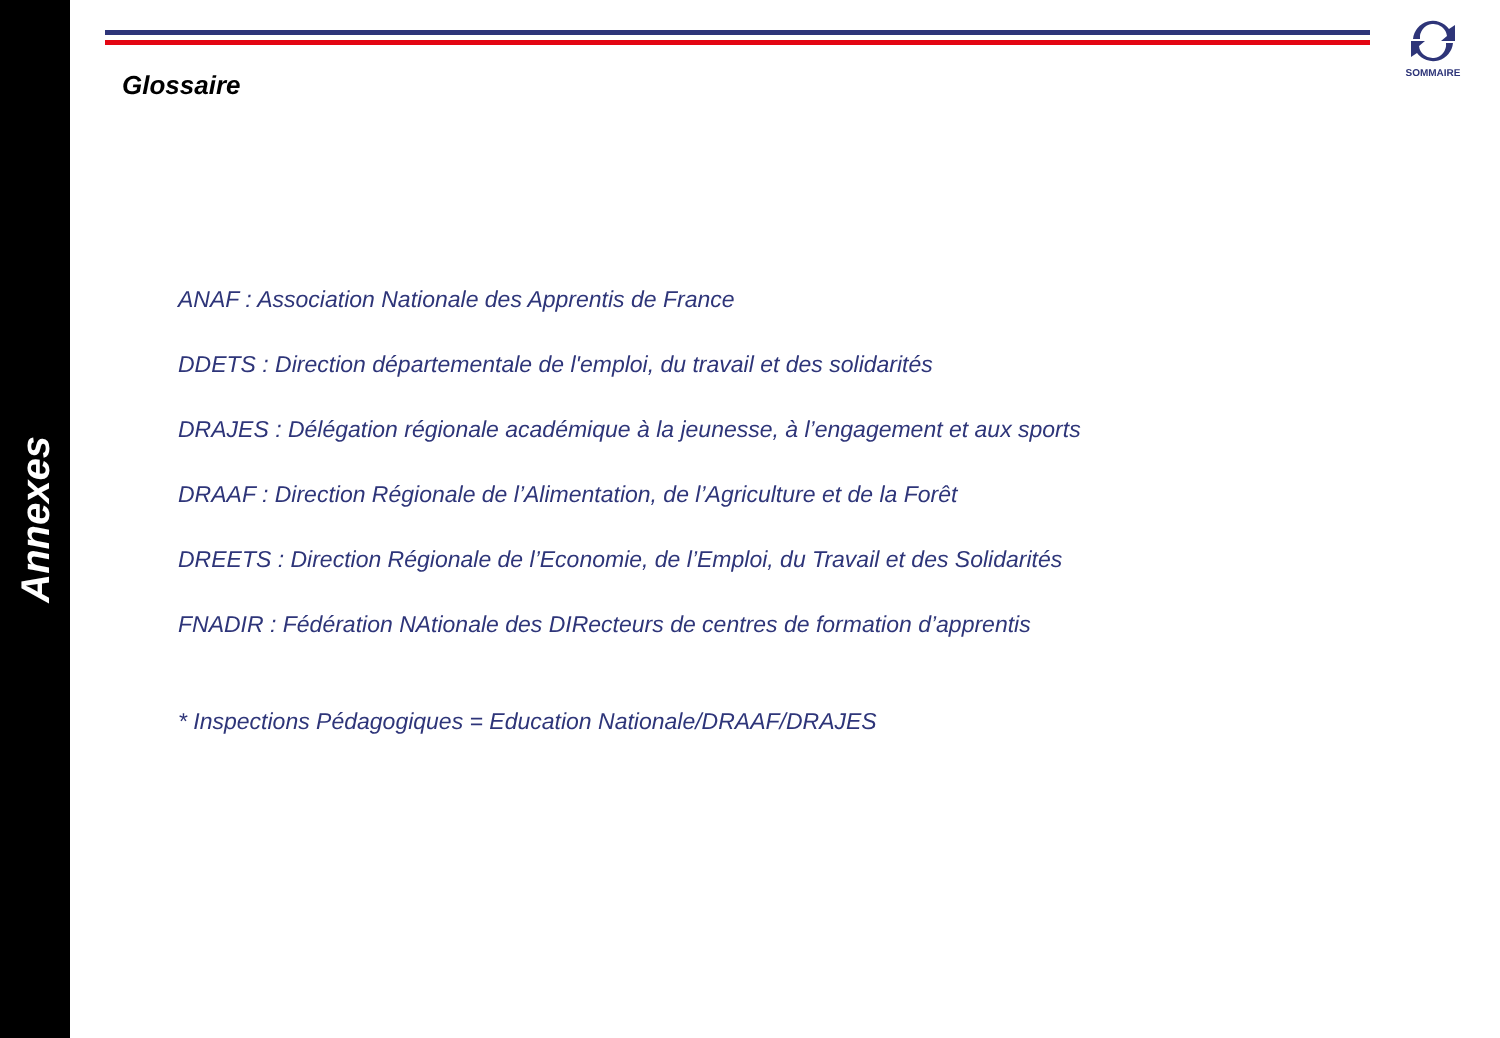Annexes
SOMMAIRE
Glossaire
ANAF : Association Nationale des Apprentis de France
DDETS : Direction départementale de l'emploi, du travail et des solidarités
DRAJES : Délégation régionale académique à la jeunesse, à l’engagement et aux sports
DRAAF : Direction Régionale de l’Alimentation, de l’Agriculture et de la Forêt
DREETS : Direction Régionale de l’Economie, de l’Emploi, du Travail et des Solidarités
FNADIR : Fédération NAtionale des DIRecteurs de centres de formation d’apprentis
* Inspections Pédagogiques = Education Nationale/DRAAF/DRAJES